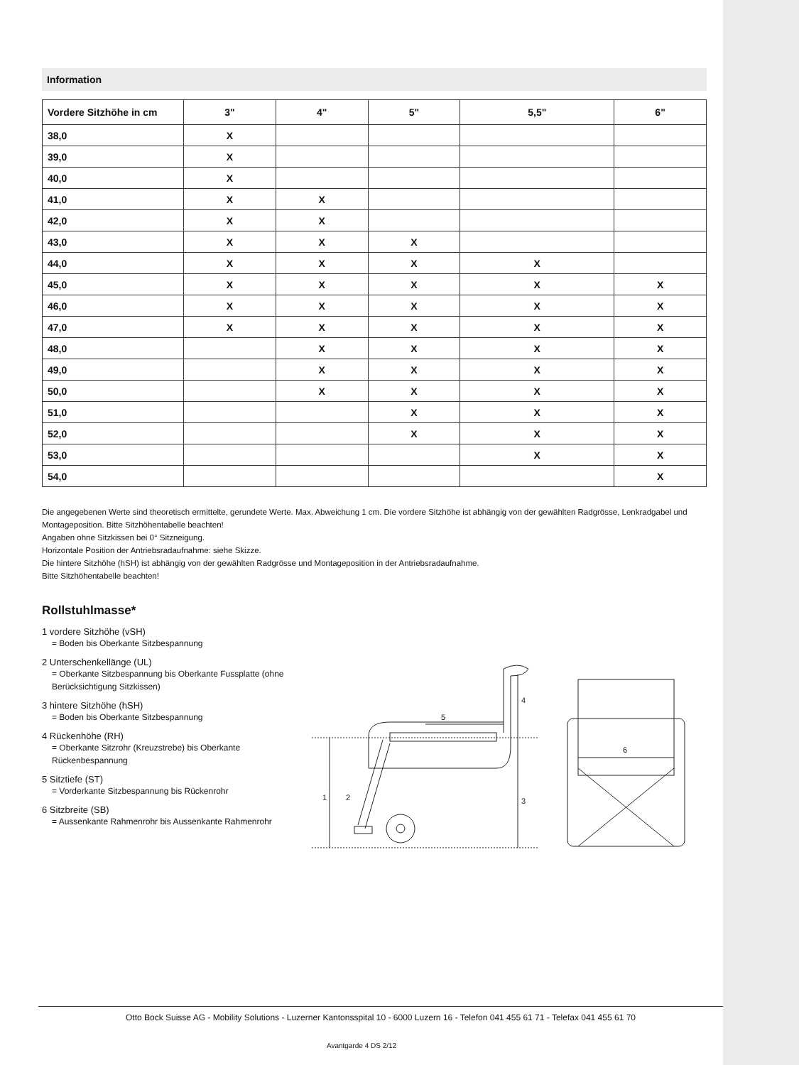Information
| Vordere Sitzhöhe in cm | 3" | 4" | 5" | 5,5" | 6" |
| --- | --- | --- | --- | --- | --- |
| 38,0 | X | | | | |
| 39,0 | X | | | | |
| 40,0 | X | | | | |
| 41,0 | X | X | | | |
| 42,0 | X | X | | | |
| 43,0 | X | X | X | | |
| 44,0 | X | X | X | X | |
| 45,0 | X | X | X | X | X |
| 46,0 | X | X | X | X | X |
| 47,0 | X | X | X | X | X |
| 48,0 | | X | X | X | X |
| 49,0 | | X | X | X | X |
| 50,0 | | X | X | X | X |
| 51,0 | | | X | X | X |
| 52,0 | | | X | X | X |
| 53,0 | | | | X | X |
| 54,0 | | | | | X |
Die angegebenen Werte sind theoretisch ermittelte, gerundete Werte. Max. Abweichung 1 cm. Die vordere Sitzhöhe ist abhängig von der gewählten Radgrösse, Lenkradgabel und Montageposition. Bitte Sitzhöhentabelle beachten!
Angaben ohne Sitzkissen bei 0° Sitzneigung.
Horizontale Position der Antriebsradaufnahme: siehe Skizze.
Die hintere Sitzhöhe (hSH) ist abhängig von der gewählten Radgrösse und Montageposition in der Antriebsradaufnahme.
Bitte Sitzhöhentabelle beachten!
Rollstuhlmasse*
1 vordere Sitzhöhe (vSH)
= Boden bis Oberkante Sitzbespannung
2 Unterschenkellänge (UL)
= Oberkante Sitzbespannung bis Oberkante Fussplatte (ohne Berücksichtigung Sitzkissen)
3 hintere Sitzhöhe (hSH)
= Boden bis Oberkante Sitzbespannung
4 Rückenhöhe (RH)
= Oberkante Sitzrohr (Kreuzstrebe) bis Oberkante Rückenbespannung
5 Sitztiefe (ST)
= Vorderkante Sitzbespannung bis Rückenrohr
6 Sitzbreite (SB)
= Aussenkante Rahmenrohr bis Aussenkante Rahmenrohr
1
2
3
4
5
6
Otto Bock Suisse AG - Mobility Solutions - Luzerner Kantonsspital 10 - 6000 Luzern 16 - Telefon 041 455 61 71 - Telefax 041 455 61 70
Avantgarde 4 DS 2/12